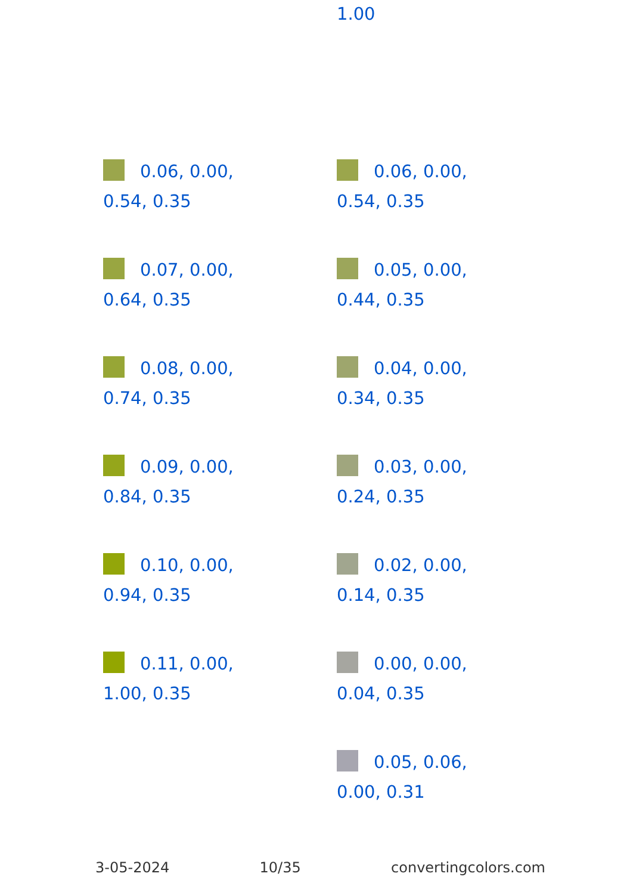1.00
0.06, 0.00, 0.54, 0.35
0.06, 0.00, 0.54, 0.35
0.07, 0.00, 0.64, 0.35
0.05, 0.00, 0.44, 0.35
0.08, 0.00, 0.74, 0.35
0.04, 0.00, 0.34, 0.35
0.09, 0.00, 0.84, 0.35
0.03, 0.00, 0.24, 0.35
0.10, 0.00, 0.94, 0.35
0.02, 0.00, 0.14, 0.35
0.11, 0.00, 1.00, 0.35
0.00, 0.00, 0.04, 0.35
0.05, 0.06, 0.00, 0.31
3-05-2024 10/35 convertingcolors.com